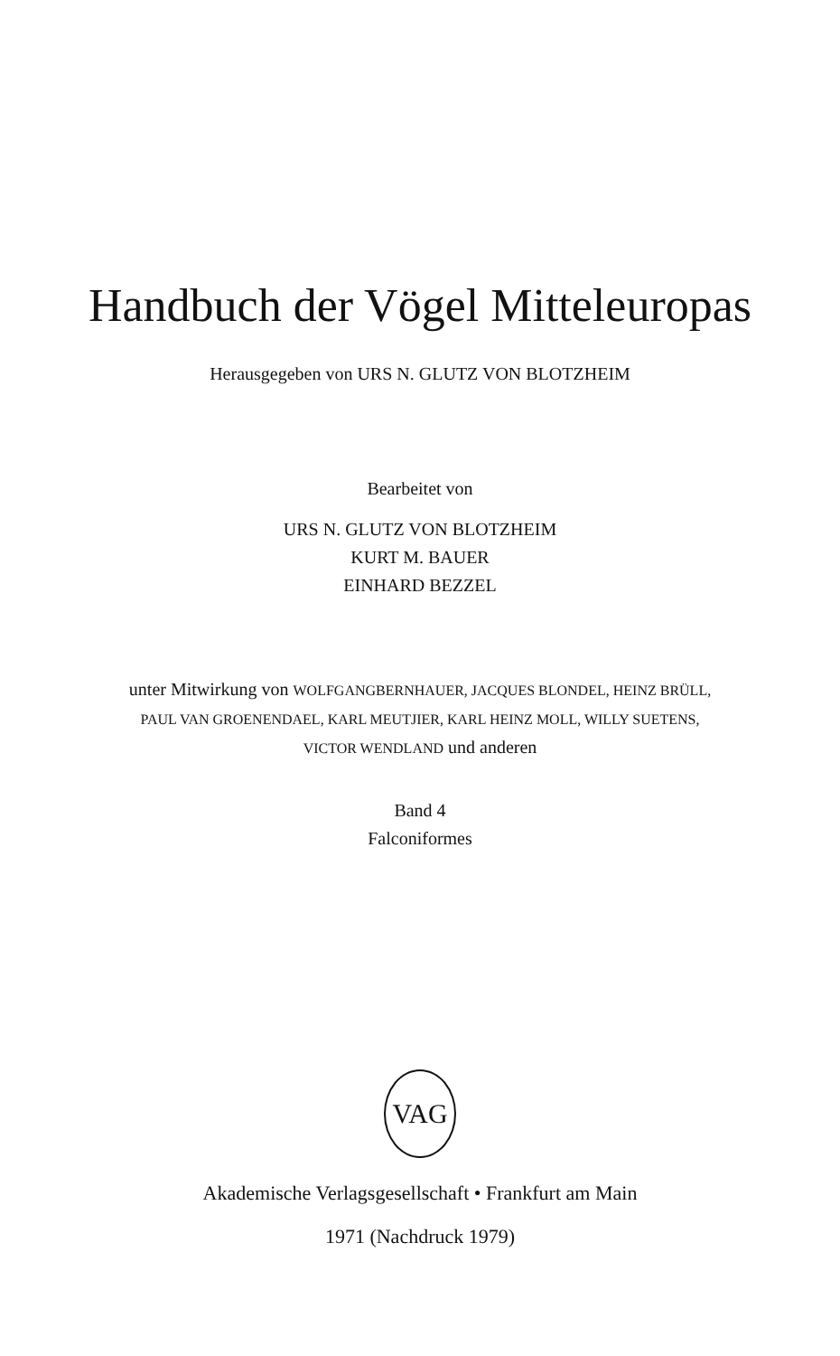Handbuch der Vögel Mitteleuropas
Herausgegeben von URS N. GLUTZ VON BLOTZHEIM
Bearbeitet von
URS N. GLUTZ VON BLOTZHEIM
KURT M. BAUER
EINHARD BEZZEL
unter Mitwirkung von WOLFGANGBERNHAUER, JACQUES BLONDEL, HEINZ BRÜLL,
PAUL VAN GROENENDAEL, KARL MEUTJIER, KARL HEINZ MOLL, WILLY SUETENS,
VICTOR WENDLAND und anderen
Band 4
Falconiformes
VAG
Akademische Verlagsgesellschaft • Frankfurt am Main
1971 (Nachdruck 1979)